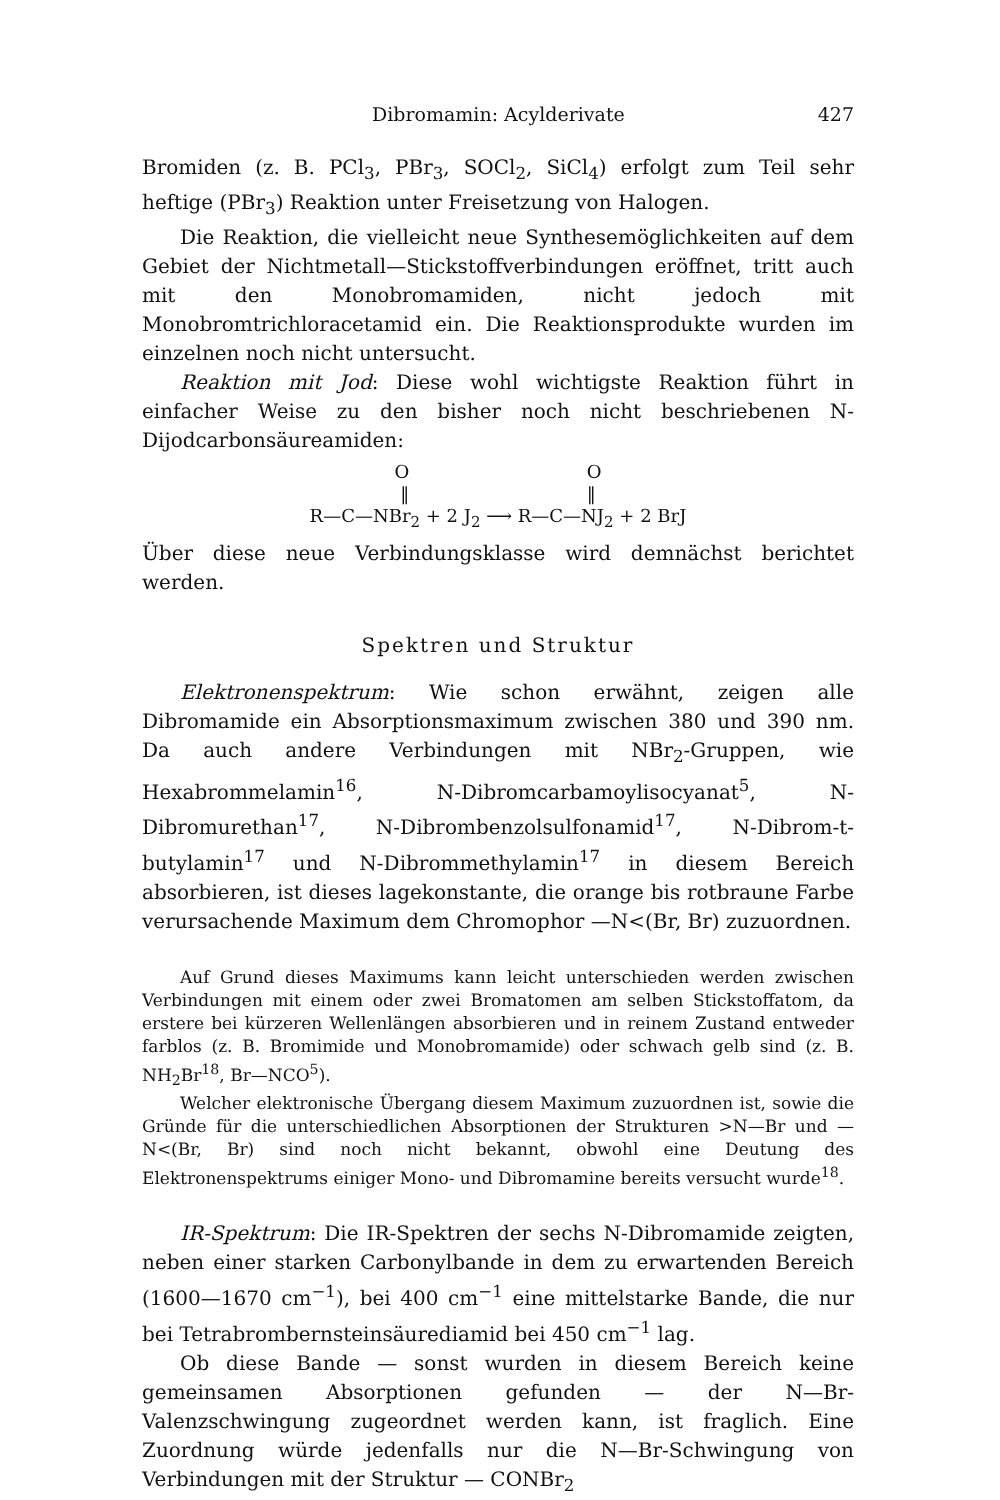Dibromamin: Acylderivate 427
Bromiden (z. B. PCl<sub>3</sub>, PBr<sub>3</sub>, SOCl<sub>2</sub>, SiCl<sub>4</sub>) erfolgt zum Teil sehr heftige (PBr<sub>3</sub>) Reaktion unter Freisetzung von Halogen.
Die Reaktion, die vielleicht neue Synthesemöglichkeiten auf dem Gebiet der Nichtmetall—Stickstoffverbindungen eröffnet, tritt auch mit den Monobromamiden, nicht jedoch mit Monobromtrichloracetamid ein. Die Reaktionsprodukte wurden im einzelnen noch nicht untersucht.
Reaktion mit Jod: Diese wohl wichtigste Reaktion führt in einfacher Weise zu den bisher noch nicht beschriebenen N-Dijodcarbonsäureamiden:
O O
‖ ‖
R—C—NBr<sub>2</sub> + 2 J<sub>2</sub> ⟶ R—C—NJ<sub>2</sub> + 2 BrJ
Über diese neue Verbindungsklasse wird demnächst berichtet werden.
Spektren und Struktur
Elektronenspektrum: Wie schon erwähnt, zeigen alle Dibromamide ein Absorptionsmaximum zwischen 380 und 390 nm. Da auch andere Verbindungen mit NBr<sub>2</sub>-Gruppen, wie Hexabrommelamin<sup>16</sup>, N-Dibromcarbamoylisocyanat<sup>5</sup>, N-Dibromurethan<sup>17</sup>, N-Dibrombenzolsulfonamid<sup>17</sup>, N-Dibrom-t-butylamin<sup>17</sup> und N-Dibrommethylamin<sup>17</sup> in diesem Bereich absorbieren, ist dieses lagekonstante, die orange bis rotbraune Farbe verursachende Maximum dem Chromophor —N<(Br, Br) zuzuordnen.
Auf Grund dieses Maximums kann leicht unterschieden werden zwischen Verbindungen mit einem oder zwei Bromatomen am selben Stickstoffatom, da erstere bei kürzeren Wellenlängen absorbieren und in reinem Zustand entweder farblos (z. B. Bromimide und Monobromamide) oder schwach gelb sind (z. B. NH<sub>2</sub>Br<sup>18</sup>, Br—NCO<sup>5</sup>).
Welcher elektronische Übergang diesem Maximum zuzuordnen ist, sowie die Gründe für die unterschiedlichen Absorptionen der Strukturen >N—Br und —N<(Br, Br) sind noch nicht bekannt, obwohl eine Deutung des Elektronenspektrums einiger Mono- und Dibromamine bereits versucht wurde<sup>18</sup>.
IR-Spektrum: Die IR-Spektren der sechs N-Dibromamide zeigten, neben einer starken Carbonylbande in dem zu erwartenden Bereich (1600—1670 cm<sup>−1</sup>), bei 400 cm<sup>−1</sup> eine mittelstarke Bande, die nur bei Tetrabrombernsteinsäurediamid bei 450 cm<sup>−1</sup> lag.
Ob diese Bande — sonst wurden in diesem Bereich keine gemeinsamen Absorptionen gefunden — der N—Br-Valenzschwingung zugeordnet werden kann, ist fraglich. Eine Zuordnung würde jedenfalls nur die N—Br-Schwingung von Verbindungen mit der Struktur — CONBr<sub>2</sub>